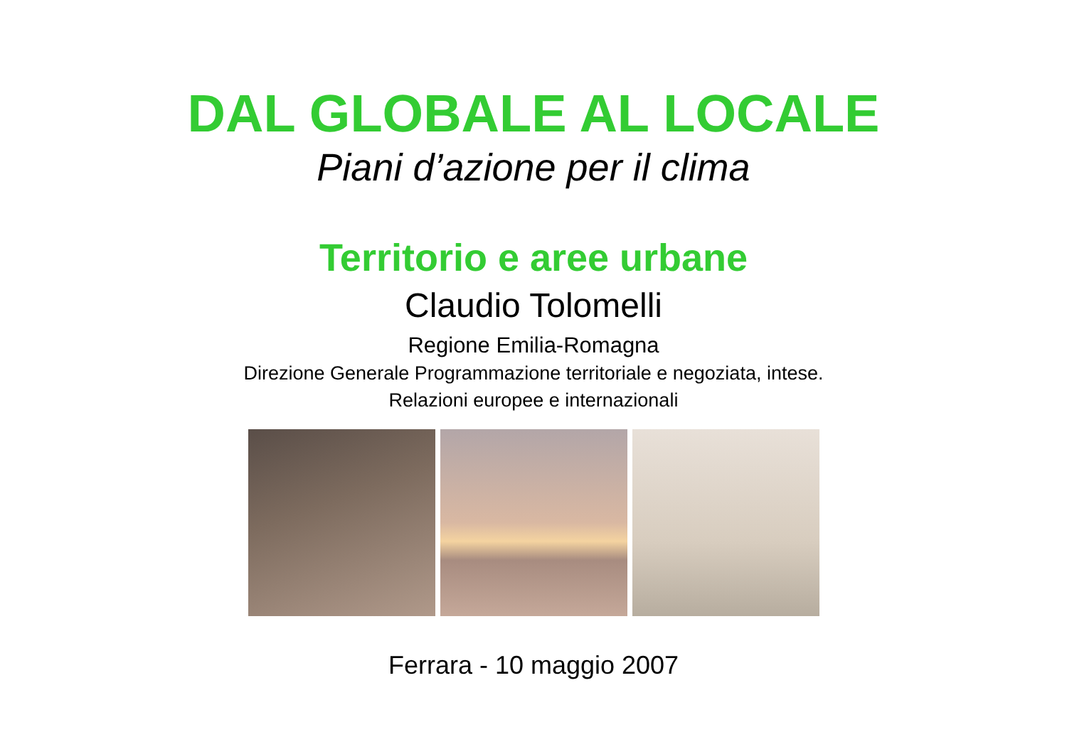DAL GLOBALE AL LOCALE
Piani d’azione per il clima
Territorio e aree urbane
Claudio Tolomelli
Regione Emilia-Romagna
Direzione Generale Programmazione territoriale e negoziata, intese.
Relazioni europee e internazionali
Ferrara - 10 maggio 2007